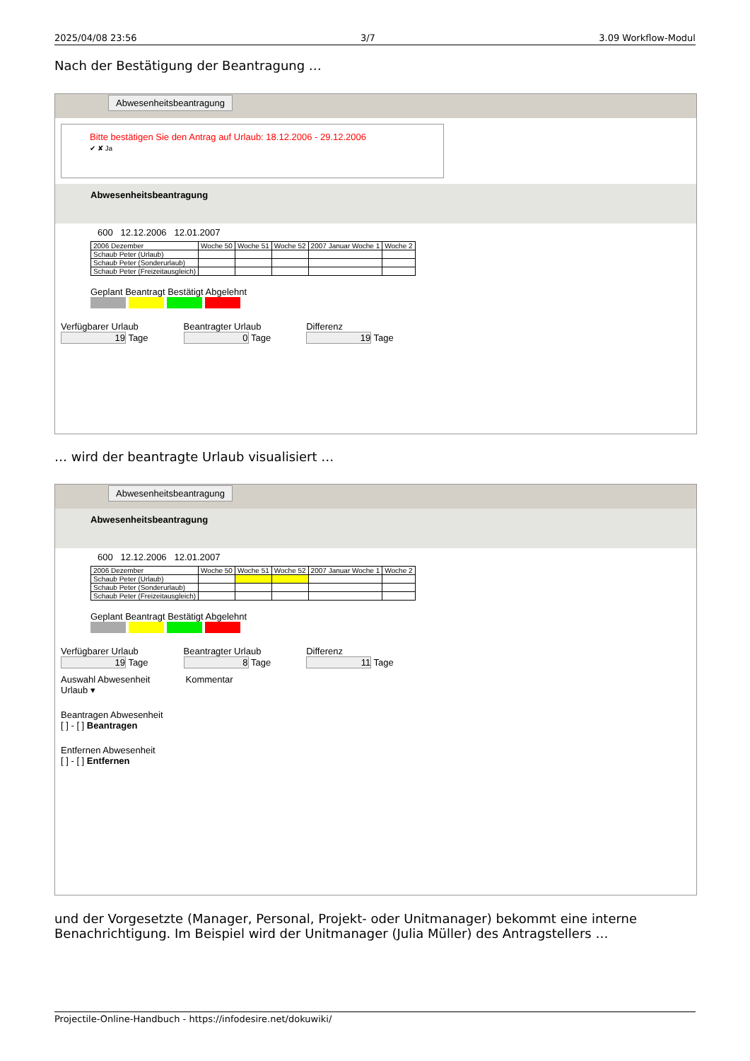2025/04/08 23:56 3/7 3.09 Workflow-Modul
Nach der Bestätigung der Beantragung …
Abwesenheitsbeantragung
Bitte bestätigen Sie den Antrag auf Urlaub: 18.12.2006 - 29.12.2006
✔ ✘ Ja
Abwesenheitsbeantragung
600 12.12.2006 12.01.2007
| 2006 Dezember | Woche 50 | Woche 51 | Woche 52 | 2007 Januar Woche 1 | Woche 2 |
| Schaub Peter (Urlaub) | | | | | |
| Schaub Peter (Sonderurlaub) | | | | | |
| Schaub Peter (Freizeitausgleich) | | | | | |
Geplant Beantragt Bestätigt Abgelehnt
Verfügbarer Urlaub
19 Tage
Beantragter Urlaub
0 Tage
Differenz
19 Tage
… wird der beantragte Urlaub visualisiert …
Abwesenheitsbeantragung
Abwesenheitsbeantragung
600 12.12.2006 12.01.2007
| 2006 Dezember | Woche 50 | Woche 51 | Woche 52 | 2007 Januar Woche 1 | Woche 2 |
| Schaub Peter (Urlaub) | | | | | |
| Schaub Peter (Sonderurlaub) | | | | | |
| Schaub Peter (Freizeitausgleich) | | | | | |
Geplant Beantragt Bestätigt Abgelehnt
Verfügbarer Urlaub
19 Tage
Beantragter Urlaub
8 Tage
Differenz
11 Tage
Auswahl Abwesenheit
Urlaub ▾
Kommentar
Beantragen Abwesenheit
[ ] - [ ] Beantragen
Entfernen Abwesenheit
[ ] - [ ] Entfernen
und der Vorgesetzte (Manager, Personal, Projekt- oder Unitmanager) bekommt eine interne Benachrichtigung. Im Beispiel wird der Unitmanager (Julia Müller) des Antragstellers …
Projectile-Online-Handbuch - https://infodesire.net/dokuwiki/